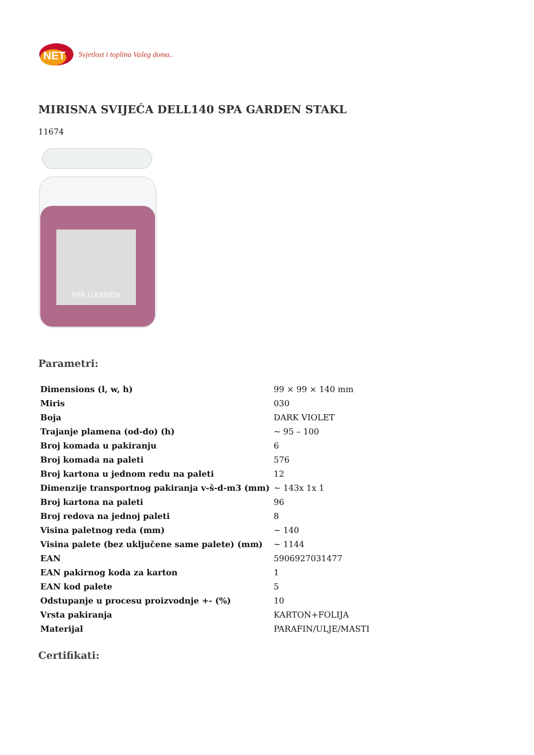NET
Svjetlost i toplina Vašeg doma..
MIRISNA SVIJEĆA DELL140 SPA GARDEN STAKL
11674
SPA GARDEN
Parametri:
| Dimensions (l, w, h) | 99 × 99 × 140 mm |
| Miris | 030 |
| Boja | DARK VIOLET |
| Trajanje plamena (od-do) (h) | ~ 95 – 100 |
| Broj komada u pakiranju | 6 |
| Broj komada na paleti | 576 |
| Broj kartona u jednom redu na paleti | 12 |
| Dimenzije transportnog pakiranja v-š-d-m3 (mm) | ~ 143x 1x 1 |
| Broj kartona na paleti | 96 |
| Broj redova na jednoj paleti | 8 |
| Visina paletnog reda (mm) | ~ 140 |
| Visina palete (bez uključene same palete) (mm) | ~ 1144 |
| EAN | 5906927031477 |
| EAN pakirnog koda za karton | 1 |
| EAN kod palete | 5 |
| Odstupanje u procesu proizvodnje +- (%) | 10 |
| Vrsta pakiranja | KARTON+FOLIJA |
| Materijal | PARAFIN/ULJE/MASTI |
Certifikati: